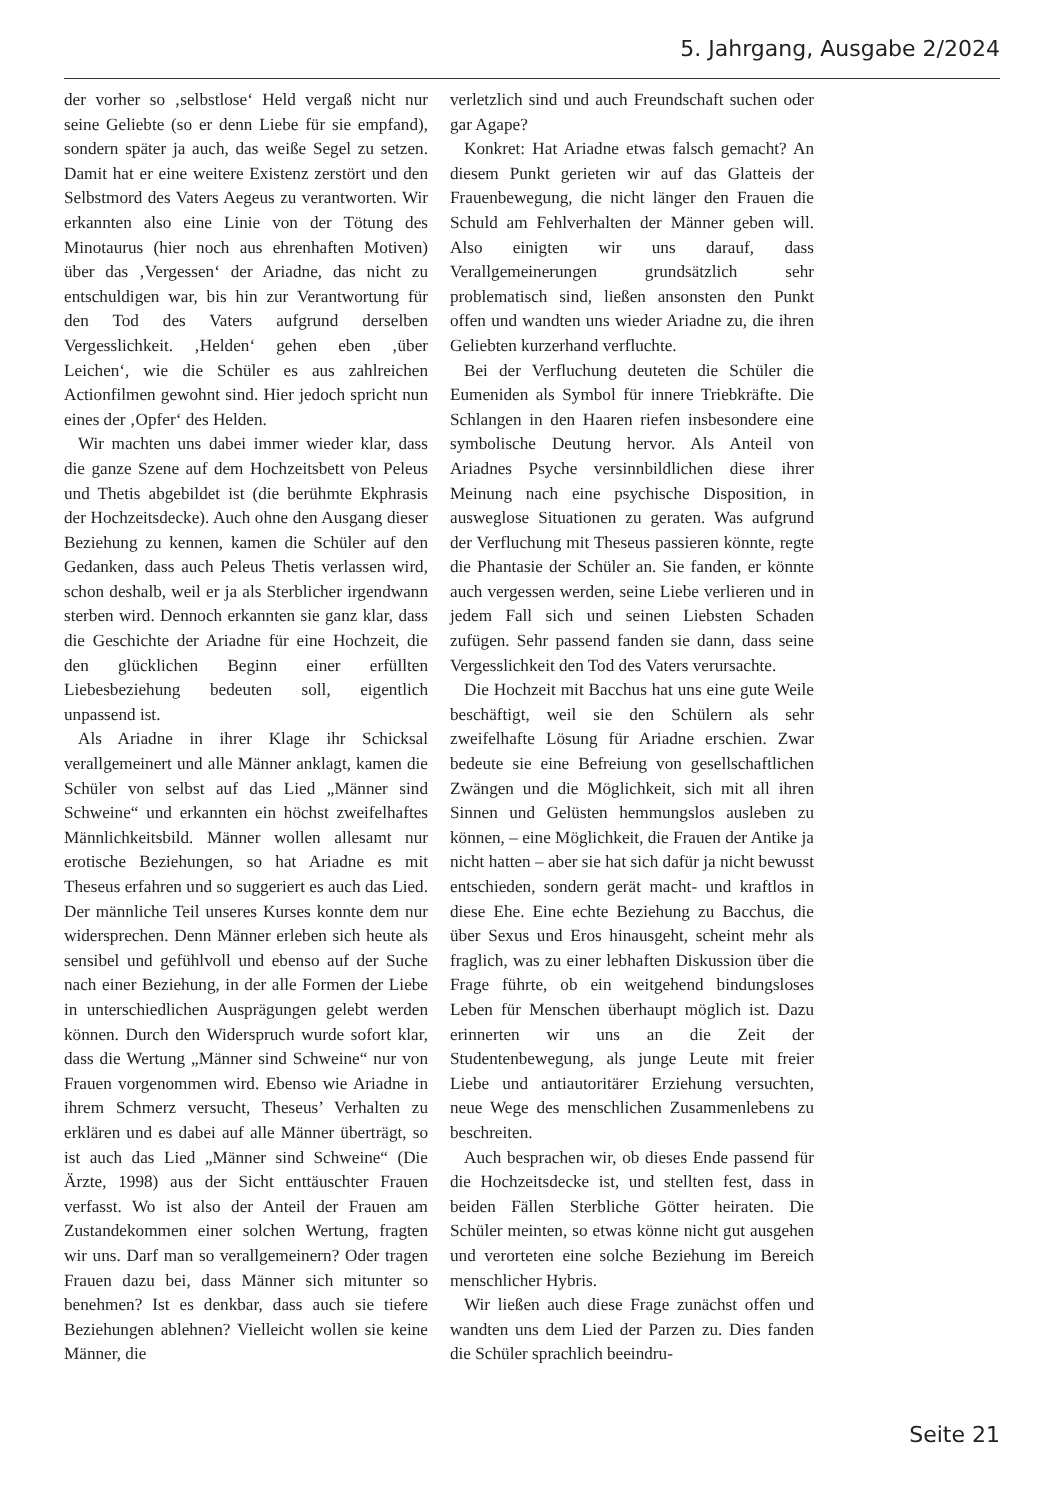5. Jahrgang, Ausgabe 2/2024
der vorher so ‚selbstlose‘ Held vergaß nicht nur seine Geliebte (so er denn Liebe für sie empfand), sondern später ja auch, das weiße Segel zu setzen. Damit hat er eine weitere Existenz zerstört und den Selbstmord des Vaters Aegeus zu verantworten. Wir erkannten also eine Linie von der Tötung des Minotaurus (hier noch aus ehrenhaften Motiven) über das ‚Vergessen‘ der Ariadne, das nicht zu entschuldigen war, bis hin zur Verantwortung für den Tod des Vaters aufgrund derselben Vergesslichkeit. ‚Helden‘ gehen eben ‚über Leichen‘, wie die Schüler es aus zahlreichen Actionfilmen gewohnt sind. Hier jedoch spricht nun eines der ‚Opfer‘ des Helden.
Wir machten uns dabei immer wieder klar, dass die ganze Szene auf dem Hochzeitsbett von Peleus und Thetis abgebildet ist (die berühmte Ekphrasis der Hochzeitsdecke). Auch ohne den Ausgang dieser Beziehung zu kennen, kamen die Schüler auf den Gedanken, dass auch Peleus Thetis verlassen wird, schon deshalb, weil er ja als Sterblicher irgendwann sterben wird. Dennoch erkannten sie ganz klar, dass die Geschichte der Ariadne für eine Hochzeit, die den glücklichen Beginn einer erfüllten Liebesbeziehung bedeuten soll, eigentlich unpassend ist.
Als Ariadne in ihrer Klage ihr Schicksal verallgemeinert und alle Männer anklagt, kamen die Schüler von selbst auf das Lied „Männer sind Schweine“ und erkannten ein höchst zweifelhaftes Männlichkeitsbild. Männer wollen allesamt nur erotische Beziehungen, so hat Ariadne es mit Theseus erfahren und so suggeriert es auch das Lied. Der männliche Teil unseres Kurses konnte dem nur widersprechen. Denn Männer erleben sich heute als sensibel und gefühlvoll und ebenso auf der Suche nach einer Beziehung, in der alle Formen der Liebe in unterschiedlichen Ausprägungen gelebt werden können. Durch den Widerspruch wurde sofort klar, dass die Wertung „Männer sind Schweine“ nur von Frauen vorgenommen wird. Ebenso wie Ariadne in ihrem Schmerz versucht, Theseus’ Verhalten zu erklären und es dabei auf alle Männer überträgt, so ist auch das Lied „Männer sind Schweine“ (Die Ärzte, 1998) aus der Sicht enttäuschter Frauen verfasst. Wo ist also der Anteil der Frauen am Zustandekommen einer solchen Wertung, fragten wir uns. Darf man so verallgemeinern? Oder tragen Frauen dazu bei, dass Männer sich mitunter so benehmen? Ist es denkbar, dass auch sie tiefere Beziehungen ablehnen? Vielleicht wollen sie keine Männer, die
verletzlich sind und auch Freundschaft suchen oder gar Agape?
Konkret: Hat Ariadne etwas falsch gemacht? An diesem Punkt gerieten wir auf das Glatteis der Frauenbewegung, die nicht länger den Frauen die Schuld am Fehlverhalten der Männer geben will. Also einigten wir uns darauf, dass Verallgemeinerungen grundsätzlich sehr problematisch sind, ließen ansonsten den Punkt offen und wandten uns wieder Ariadne zu, die ihren Geliebten kurzerhand verfluchte.
Bei der Verfluchung deuteten die Schüler die Eumeniden als Symbol für innere Triebkräfte. Die Schlangen in den Haaren riefen insbesondere eine symbolische Deutung hervor. Als Anteil von Ariadnes Psyche versinnbildlichen diese ihrer Meinung nach eine psychische Disposition, in ausweglose Situationen zu geraten. Was aufgrund der Verfluchung mit Theseus passieren könnte, regte die Phantasie der Schüler an. Sie fanden, er könnte auch vergessen werden, seine Liebe verlieren und in jedem Fall sich und seinen Liebsten Schaden zufügen. Sehr passend fanden sie dann, dass seine Vergesslichkeit den Tod des Vaters verursachte.
Die Hochzeit mit Bacchus hat uns eine gute Weile beschäftigt, weil sie den Schülern als sehr zweifelhafte Lösung für Ariadne erschien. Zwar bedeute sie eine Befreiung von gesellschaftlichen Zwängen und die Möglichkeit, sich mit all ihren Sinnen und Gelüsten hemmungslos ausleben zu können, – eine Möglichkeit, die Frauen der Antike ja nicht hatten – aber sie hat sich dafür ja nicht bewusst entschieden, sondern gerät macht- und kraftlos in diese Ehe. Eine echte Beziehung zu Bacchus, die über Sexus und Eros hinausgeht, scheint mehr als fraglich, was zu einer lebhaften Diskussion über die Frage führte, ob ein weitgehend bindungsloses Leben für Menschen überhaupt möglich ist. Dazu erinnerten wir uns an die Zeit der Studentenbewegung, als junge Leute mit freier Liebe und antiautoritärer Erziehung versuchten, neue Wege des menschlichen Zusammenlebens zu beschreiten.
Auch besprachen wir, ob dieses Ende passend für die Hochzeitsdecke ist, und stellten fest, dass in beiden Fällen Sterbliche Götter heiraten. Die Schüler meinten, so etwas könne nicht gut ausgehen und verorteten eine solche Beziehung im Bereich menschlicher Hybris.
Wir ließen auch diese Frage zunächst offen und wandten uns dem Lied der Parzen zu. Dies fanden die Schüler sprachlich beeindru-
Seite 21